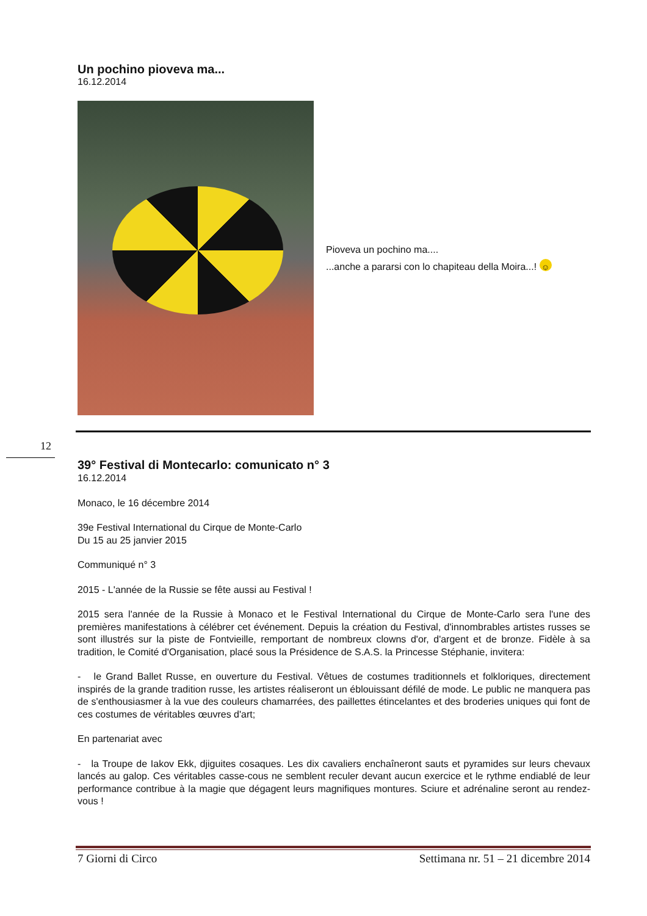Un pochino pioveva ma...
16.12.2014
Pioveva un pochino ma....
...anche a pararsi con lo chapiteau della Moira...! ☺
12
39° Festival di Montecarlo: comunicato n° 3
16.12.2014
Monaco, le 16 décembre 2014
39e Festival International du Cirque de Monte-Carlo
Du 15 au 25 janvier 2015
Communiqué n° 3
2015 - L'année de la Russie se fête aussi au Festival !
2015 sera l'année de la Russie à Monaco et le Festival International du Cirque de Monte-Carlo sera l'une des premières manifestations à célébrer cet événement. Depuis la création du Festival, d'innombrables artistes russes se sont illustrés sur la piste de Fontvieille, remportant de nombreux clowns d'or, d'argent et de bronze. Fidèle à sa tradition, le Comité d'Organisation, placé sous la Présidence de S.A.S. la Princesse Stéphanie, invitera:
- le Grand Ballet Russe, en ouverture du Festival. Vêtues de costumes traditionnels et folkloriques, directement inspirés de la grande tradition russe, les artistes réaliseront un éblouissant défilé de mode. Le public ne manquera pas de s'enthousiasmer à la vue des couleurs chamarrées, des paillettes étincelantes et des broderies uniques qui font de ces costumes de véritables œuvres d'art;
En partenariat avec
- la Troupe de Iakov Ekk, djiguites cosaques. Les dix cavaliers enchaîneront sauts et pyramides sur leurs chevaux lancés au galop. Ces véritables casse-cous ne semblent reculer devant aucun exercice et le rythme endiablé de leur performance contribue à la magie que dégagent leurs magnifiques montures. Sciure et adrénaline seront au rendez-vous !
7 Giorni di Circo Settimana nr. 51 – 21 dicembre 2014